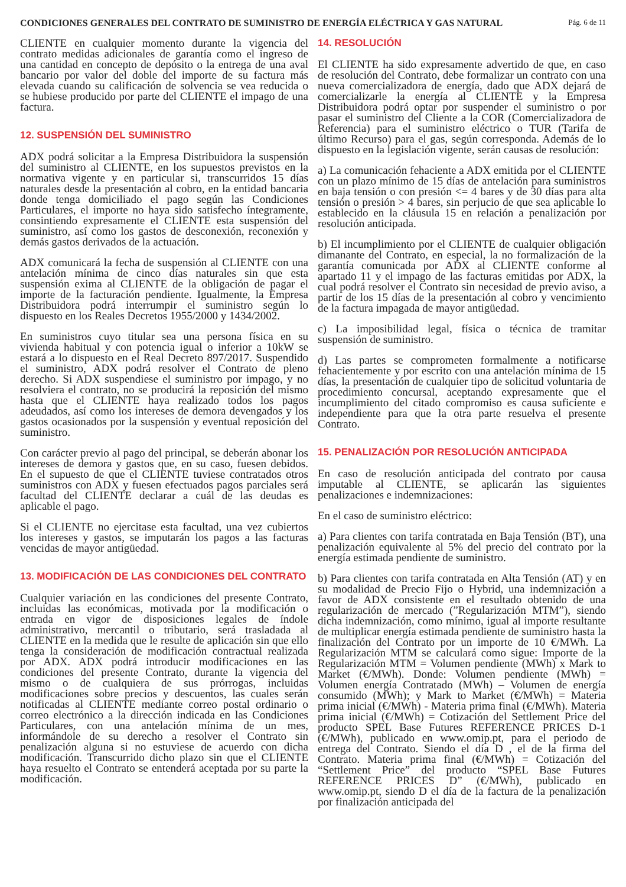CONDICIONES GENERALES DEL CONTRATO DE SUMINISTRO DE ENERGÍA ELÉCTRICA Y GAS NATURAL Pág. 6 de 11
CLIENTE en cualquier momento durante la vigencia del contrato medidas adicionales de garantía como el ingreso de una cantidad en concepto de depósito o la entrega de una aval bancario por valor del doble del importe de su factura más elevada cuando su calificación de solvencia se vea reducida o se hubiese producido por parte del CLIENTE el impago de una factura.
12. SUSPENSIÓN DEL SUMINISTRO
ADX podrá solicitar a la Empresa Distribuidora la suspensión del suministro al CLIENTE, en los supuestos previstos en la normativa vigente y en particular si, transcurridos 15 días naturales desde la presentación al cobro, en la entidad bancaria donde tenga domiciliado el pago según las Condiciones Particulares, el importe no haya sido satisfecho íntegramente, consintiendo expresamente el CLIENTE esta suspensión del suministro, así como los gastos de desconexión, reconexión y demás gastos derivados de la actuación.
ADX comunicará la fecha de suspensión al CLIENTE con una antelación mínima de cinco días naturales sin que esta suspensión exima al CLIENTE de la obligación de pagar el importe de la facturación pendiente. Igualmente, la Empresa Distribuidora podrá interrumpir el suministro según lo dispuesto en los Reales Decretos 1955/2000 y 1434/2002.
En suministros cuyo titular sea una persona física en su vivienda habitual y con potencia igual o inferior a 10kW se estará a lo dispuesto en el Real Decreto 897/2017. Suspendido el suministro, ADX podrá resolver el Contrato de pleno derecho. Si ADX suspendiese el suministro por impago, y no resolviera el contrato, no se producirá la reposición del mismo hasta que el CLIENTE haya realizado todos los pagos adeudados, así como los intereses de demora devengados y los gastos ocasionados por la suspensión y eventual reposición del suministro.
Con carácter previo al pago del principal, se deberán abonar los intereses de demora y gastos que, en su caso, fuesen debidos. En el supuesto de que el CLIENTE tuviese contratados otros suministros con ADX y fuesen efectuados pagos parciales será facultad del CLIENTE declarar a cuál de las deudas es aplicable el pago.
Si el CLIENTE no ejercitase esta facultad, una vez cubiertos los intereses y gastos, se imputarán los pagos a las facturas vencidas de mayor antigüedad.
13. MODIFICACIÓN DE LAS CONDICIONES DEL CONTRATO
Cualquier variación en las condiciones del presente Contrato, incluidas las económicas, motivada por la modificación o entrada en vigor de disposiciones legales de índole administrativo, mercantil o tributario, será trasladada al CLIENTE en la medida que le resulte de aplicación sin que ello tenga la consideración de modificación contractual realizada por ADX. ADX podrá introducir modificaciones en las condiciones del presente Contrato, durante la vigencia del mismo o de cualquiera de sus prórrogas, incluidas modificaciones sobre precios y descuentos, las cuales serán notificadas al CLIENTE mediante correo postal ordinario o correo electrónico a la dirección indicada en las Condiciones Particulares, con una antelación mínima de un mes, informándole de su derecho a resolver el Contrato sin penalización alguna si no estuviese de acuerdo con dicha modificación. Transcurrido dicho plazo sin que el CLIENTE haya resuelto el Contrato se entenderá aceptada por su parte la modificación.
14. RESOLUCIÓN
El CLIENTE ha sido expresamente advertido de que, en caso de resolución del Contrato, debe formalizar un contrato con una nueva comercializadora de energía, dado que ADX dejará de comercializarle la energía al CLIENTE y la Empresa Distribuidora podrá optar por suspender el suministro o por pasar el suministro del Cliente a la COR (Comercializadora de Referencia) para el suministro eléctrico o TUR (Tarifa de último Recurso) para el gas, según corresponda. Además de lo dispuesto en la legislación vigente, serán causas de resolución:
a) La comunicación fehaciente a ADX emitida por el CLIENTE con un plazo mínimo de 15 días de antelación para suministros en baja tensión o con presión <= 4 bares y de 30 días para alta tensión o presión > 4 bares, sin perjucio de que sea aplicable lo establecido en la cláusula 15 en relación a penalización por resolución anticipada.
b) El incumplimiento por el CLIENTE de cualquier obligación dimanante del Contrato, en especial, la no formalización de la garantía comunicada por ADX al CLIENTE conforme al apartado 11 y el impago de las facturas emitidas por ADX, la cual podrá resolver el Contrato sin necesidad de previo aviso, a partir de los 15 días de la presentación al cobro y vencimiento de la factura impagada de mayor antigüedad.
c) La imposibilidad legal, física o técnica de tramitar suspensión de suministro.
d) Las partes se comprometen formalmente a notificarse fehacientemente y por escrito con una antelación mínima de 15 días, la presentación de cualquier tipo de solicitud voluntaria de procedimiento concursal, aceptando expresamente que el incumplimiento del citado compromiso es causa suficiente e independiente para que la otra parte resuelva el presente Contrato.
15. PENALIZACIÓN POR RESOLUCIÓN ANTICIPADA
En caso de resolución anticipada del contrato por causa imputable al CLIENTE, se aplicarán las siguientes penalizaciones e indemnizaciones:
En el caso de suministro eléctrico:
a) Para clientes con tarifa contratada en Baja Tensión (BT), una penalización equivalente al 5% del precio del contrato por la energía estimada pendiente de suministro.
b) Para clientes con tarifa contratada en Alta Tensión (AT) y en su modalidad de Precio Fijo o Hybrid, una indemnización a favor de ADX consistente en el resultado obtenido de una regularización de mercado (”Regularización MTM”), siendo dicha indemnización, como mínimo, igual al importe resultante de multiplicar energía estimada pendiente de suministro hasta la finalización del Contrato por un importe de 10 €/MWh. La Regularización MTM se calculará como sigue: Importe de la Regularización MTM = Volumen pendiente (MWh) x Mark to Market (€/MWh). Donde: Volumen pendiente (MWh) = Volumen energía Contratado (MWh) – Volumen de energía consumido (MWh); y Mark to Market (€/MWh) = Materia prima inicial (€/MWh) - Materia prima final (€/MWh). Materia prima inicial (€/MWh) = Cotización del Settlement Price del producto SPEL Base Futures REFERENCE PRICES D-1 (€/MWh), publicado en www.omip.pt, para el periodo de entrega del Contrato. Siendo el día D , el de la firma del Contrato. Materia prima final (€/MWh) = Cotización del “Settlement Price” del producto “SPEL Base Futures REFERENCE PRICES D” (€/MWh), publicado en www.omip.pt, siendo D el día de la factura de la penalización por finalización anticipada del